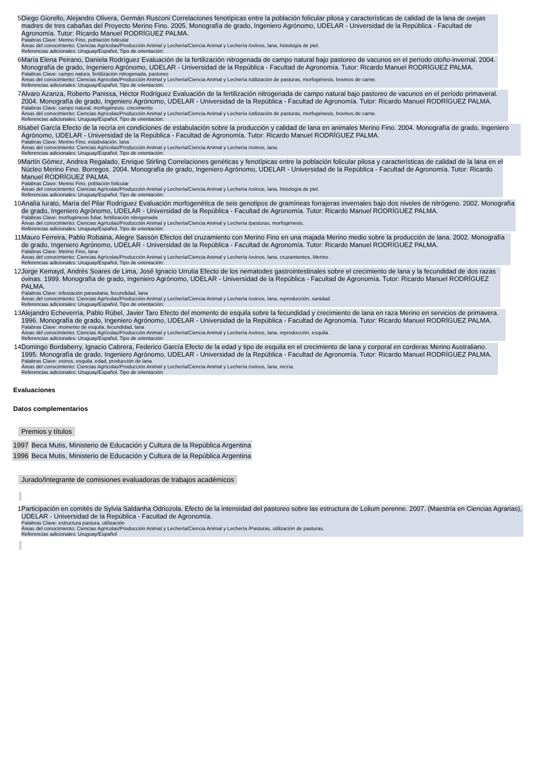| 5 | Diego Giorello, Alejandro Olivera, Germán Rusconi Correlaciones fenotípicas entre la población folicular pilosa y características de calidad de la lana de ovejas madres de tres cabañas del Proyecto Merino Fino. 2005. Monografía de grado, Ingeniero Agrónomo, UDELAR - Universidad de la República - Facultad de Agronomía. Tutor: Ricardo Manuel RODRÍGUEZ PALMA. Palabras Clave: Merino Fino, población folicular Áreas del conocimiento: Ciencias Agrícolas/Producción Animal y Lechería/Ciencia Animal y Lechería /ovinos, lana, histología de piel. Referencias adicionales: Uruguay/Español, Tipo de orientación: |
| 6 | María Elena Peirano, Daniela Rodríguez Evaluación de la fertilización nitrogenada de campo natural bajo pastoreo de vacunos en el período otoño-invernal. 2004. Monografía de grado, Ingeniero Agrónomo, UDELAR - Universidad de la República - Facultad de Agronomía. Tutor: Ricardo Manuel RODRÍGUEZ PALMA. Palabras Clave: campo natura, fertilización nitrogenada, pastoreo Áreas del conocimiento: Ciencias Agrícolas/Producción Animal y Lechería/Ciencia Animal y Lechería /utilización de pasturas, morfogénesis, bovinos de carne. Referencias adicionales: Uruguay/Español, Tipo de orientación: |
| 7 | Alvaro Azanza, Roberto Panissa, Héctor Rodríguez Evaluación de la fertilización nitrogenada de campo natural bajo pastoreo de vacunos en el período primaveral. 2004. Monografía de grado, Ingeniero Agrónomo, UDELAR - Universidad de la República - Facultad de Agronomía. Tutor: Ricardo Manuel RODRÍGUEZ PALMA. Palabras Clave: campo natural, morfogénesis, crecimiento Áreas del conocimiento: Ciencias Agrícolas/Producción Animal y Lechería/Ciencia Animal y Lechería /utilización de pasturas, morfogénesis, bovinos de carne. Referencias adicionales: Uruguay/Español, Tipo de orientación: |
| 8 | Isabel García Efecto de la recría en condiciones de estabulación sobre la producción y calidad de lana en animales Merino Fino. 2004. Monografía de grado, Ingeniero Agrónomo, UDELAR - Universidad de la República - Facultad de Agronomía. Tutor: Ricardo Manuel RODRÍGUEZ PALMA. Palabras Clave: Merino Fino, estabulación, lana Áreas del conocimiento: Ciencias Agrícolas/Producción Animal y Lechería/Ciencia Animal y Lechería /ovinos, lana. Referencias adicionales: Uruguay/Español, Tipo de orientación: |
| 9 | Martín Gómez, Andrea Regalado, Enrique Stirling Correlaciones genéticas y fenotípicas entre la población folicular pilosa y características de calidad de la lana en el Núcleo Merino Fino. Borregos. 2004. Monografía de grado, Ingeniero Agrónomo, UDELAR - Universidad de la República - Facultad de Agronomía. Tutor: Ricardo Manuel RODRÍGUEZ PALMA. Palabras Clave: Merino Fino, población folicular Áreas del conocimiento: Ciencias Agrícolas/Producción Animal y Lechería/Ciencia Animal y Lechería /ovinos, lana, histología de piel. Referencias adicionales: Uruguay/Español, Tipo de orientación: |
| 10 | Analía Iurato, María del Pilar Rodríguez Evaluación morfogenética de seis genotipos de gramíneas forrajeras invernales bajo dos niveles de nitrógeno. 2002. Monografía de grado, Ingeniero Agrónomo, UDELAR - Universidad de la República - Facultad de Agronomía. Tutor: Ricardo Manuel RODRÍGUEZ PALMA. Palabras Clave: morfogénesis foliar, fertilización nitrogenada Áreas del conocimiento: Ciencias Agrícolas/Producción Animal y Lechería/Ciencia Animal y Lechería /pasturas, morfogénesis. Referencias adicionales: Uruguay/Español, Tipo de orientación: |
| 11 | Mauro Ferreira, Pablo Robaina, Alegre Sassón Efectos del cruzamiento con Merino Fino en una majada Merino medio sobre la producción de lana. 2002. Monografía de grado, Ingeniero Agrónomo, UDELAR - Universidad de la República - Facultad de Agronomía. Tutor: Ricardo Manuel RODRÍGUEZ PALMA. Palabras Clave: Merino Fino, lana Áreas del conocimiento: Ciencias Agrícolas/Producción Animal y Lechería/Ciencia Animal y Lechería /ovinos, lana, cruzamientos, Merino . Referencias adicionales: Uruguay/Español, Tipo de orientación: |
| 12 | Jorge Kemayd, Andrés Soares de Lima, José Ignacio Urrutia Efecto de los nematodes gastrointestinales sobre el crecimiento de lana y la fecundidad de dos razas ovinas. 1999. Monografía de grado, Ingeniero Agrónomo, UDELAR - Universidad de la República - Facultad de Agronomía. Tutor: Ricardo Manuel RODRÍGUEZ PALMA. Palabras Clave: infestación parasitaria, fecundidad, lana Áreas del conocimiento: Ciencias Agrícolas/Producción Animal y Lechería/Ciencia Animal y Lechería /ovinos, lana, reproducción, sanidad. Referencias adicionales: Uruguay/Español, Tipo de orientación: |
| 13 | Alejandro Echeverría, Pablo Rúbel, Javier Taro Efecto del momento de esquila sobre la fecundidad y crecimiento de lana en raza Merino en servicios de primavera. 1996. Monografía de grado, Ingeniero Agrónomo, UDELAR - Universidad de la República - Facultad de Agronomía. Tutor: Ricardo Manuel RODRÍGUEZ PALMA. Palabras Clave: momento de esquila, fecundidad, lana Áreas del conocimiento: Ciencias Agrícolas/Producción Animal y Lechería/Ciencia Animal y Lechería /ovinos, lana, reproducción, esquila . Referencias adicionales: Uruguay/Español, Tipo de orientación: |
| 14 | Domingo Bordaberry, Ignacio Cabrera, Federico García Efecto de la edad y tipo de esquila en el crecimiento de lana y corporal en corderas Merino Australiano. 1995. Monografía de grado, Ingeniero Agrónomo, UDELAR - Universidad de la República - Facultad de Agronomía. Tutor: Ricardo Manuel RODRÍGUEZ PALMA. Palabras Clave: ovinos, esquila, edad, producción de lana Áreas del conocimiento: Ciencias Agrícolas/Producción Animal y Lechería/Ciencia Animal y Lechería /ovinos, lana, recría. Referencias adicionales: Uruguay/Español, Tipo de orientación: |
Evaluaciones
Datos complementarios
Premios y títulos
| 1997 | Beca Mutis, Ministerio de Educación y Cultura de la República Argentina |
| 1996 | Beca Mutis, Ministerio de Educación y Cultura de la República Argentina |
Jurado/Integrante de comisiones evaluadoras de trabajos académicos
| 1 | Participación en comités de Sylvia Saldanha Odriozola. Efecto de la intensidad del pastoreo sobre las estructura de Lolium perenne. 2007. (Maestría en Ciencias Agrarias), UDELAR - Universidad de la República - Facultad de Agronomía. Palabras Clave: estructura pastura, utilización Áreas del conocimiento: Ciencias Agrícolas/Producción Animal y Lechería/Ciencia Animal y Lechería /Pasturas, utilización de pasturas. Referencias adicionales: Uruguay/Español |